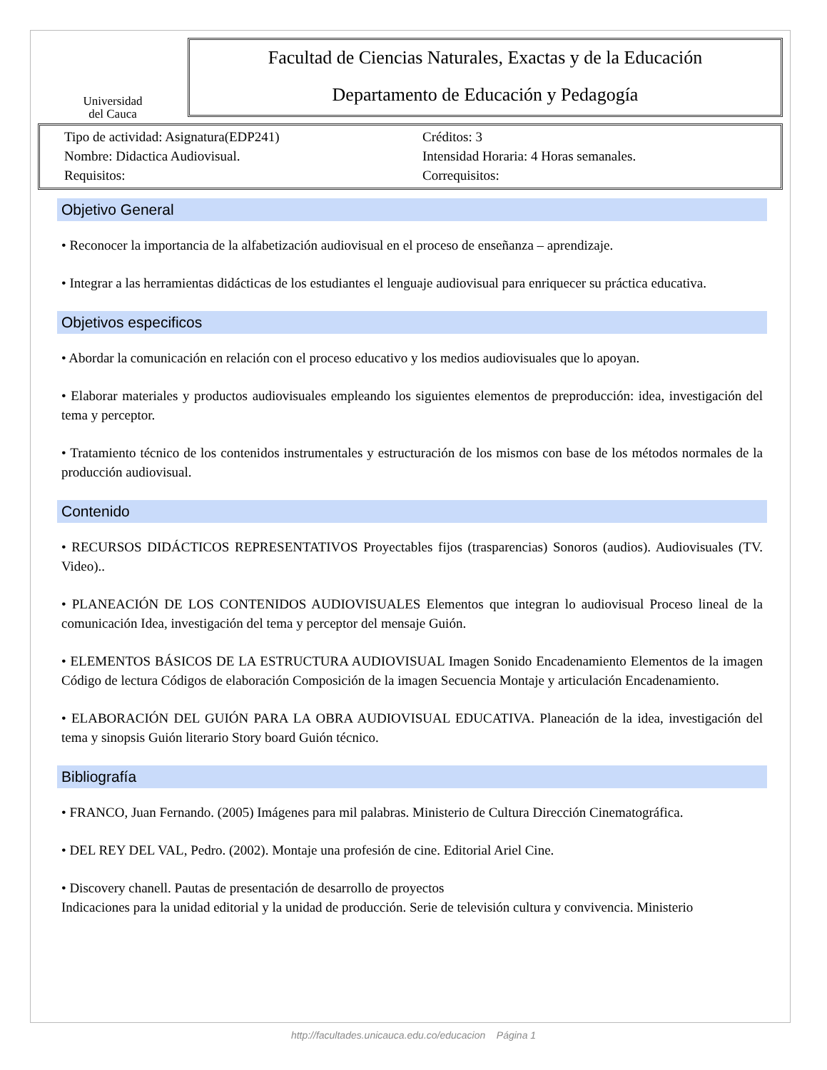Universidad
del Cauca
Facultad de Ciencias Naturales, Exactas y de la Educación
Departamento de Educación y Pedagogía
Tipo de actividad: Asignatura(EDP241)
Nombre: Didactica Audiovisual.
Requisitos:
Créditos: 3
Intensidad Horaria: 4 Horas semanales.
Correquisitos:
Objetivo General
• Reconocer la importancia de la alfabetización audiovisual en el proceso de enseñanza – aprendizaje.
• Integrar a las herramientas didácticas de los estudiantes el lenguaje audiovisual para enriquecer su práctica educativa.
Objetivos especificos
• Abordar la comunicación en relación con el proceso educativo y los medios audiovisuales que lo apoyan.
• Elaborar materiales y productos audiovisuales empleando los siguientes elementos de preproducción: idea, investigación del tema y perceptor.
• Tratamiento técnico de los contenidos instrumentales y estructuración de los mismos con base de los métodos normales de la producción audiovisual.
Contenido
• RECURSOS DIDÁCTICOS REPRESENTATIVOS Proyectables fijos (trasparencias) Sonoros (audios). Audiovisuales (TV. Video)..
• PLANEACIÓN DE LOS CONTENIDOS AUDIOVISUALES Elementos que integran lo audiovisual Proceso lineal de la comunicación Idea, investigación del tema y perceptor del mensaje Guión.
• ELEMENTOS BÁSICOS DE LA ESTRUCTURA AUDIOVISUAL Imagen Sonido Encadenamiento Elementos de la imagen Código de lectura Códigos de elaboración Composición de la imagen Secuencia Montaje y articulación Encadenamiento.
• ELABORACIÓN DEL GUIÓN PARA LA OBRA AUDIOVISUAL EDUCATIVA. Planeación de la idea, investigación del tema y sinopsis Guión literario Story board Guión técnico.
Bibliografía
• FRANCO, Juan Fernando. (2005) Imágenes para mil palabras. Ministerio de Cultura Dirección Cinematográfica.
• DEL REY DEL VAL, Pedro. (2002). Montaje una profesión de cine. Editorial Ariel Cine.
• Discovery chanell. Pautas de presentación de desarrollo de proyectos
Indicaciones para la unidad editorial y la unidad de producción. Serie de televisión cultura y convivencia. Ministerio
http://facultades.unicauca.edu.co/educacion Página 1